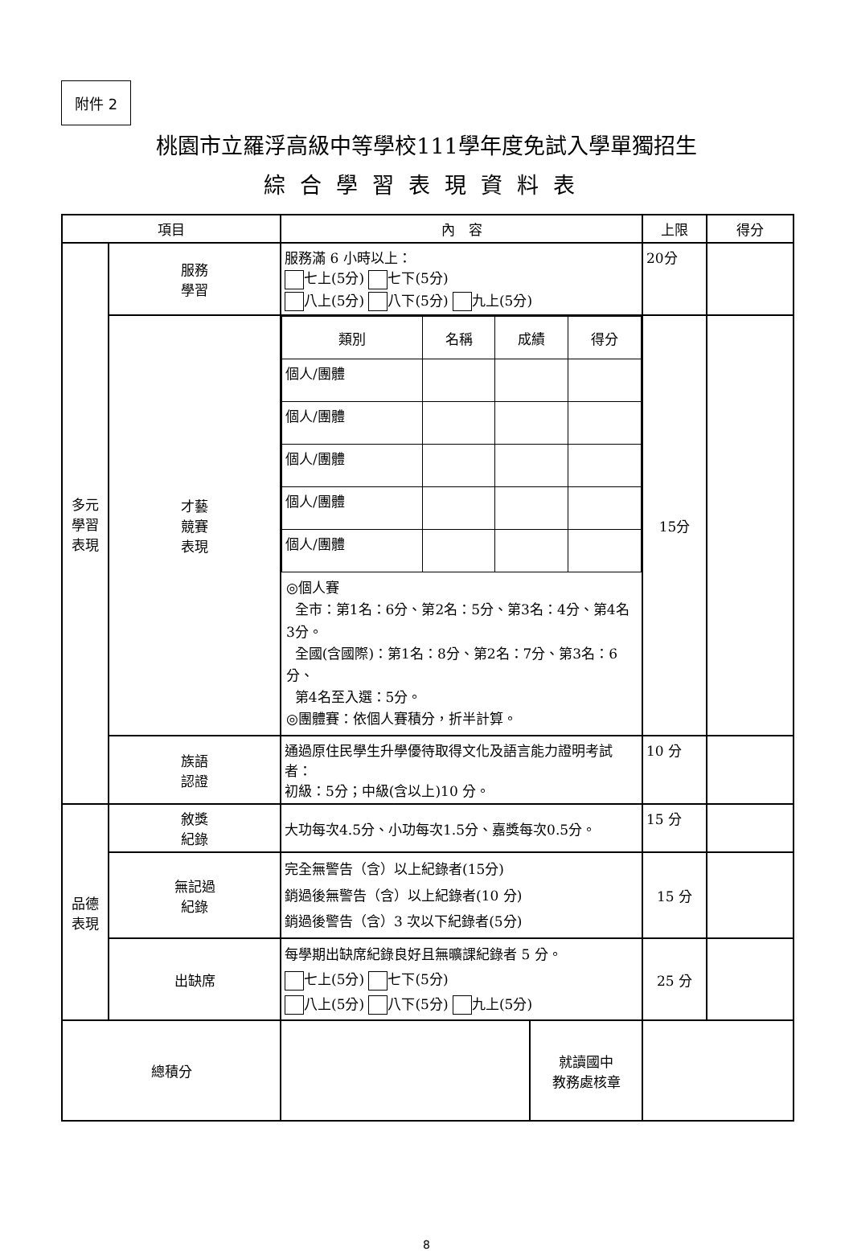附件 2
桃園市立羅浮高級中等學校111學年度免試入學單獨招生
綜合學習表現資料表
| 項目 | | 內 容 | | 上限 | 得分 |
| --- | --- | --- | --- | --- | --- |
| 多元 學習 表現 | 服務 學習 | 服務滿 6 小時以上： 七上(5分) 七下(5分) 八上(5分) 八下(5分) 九上(5分) | | 20分 | |
| | 才藝 競賽 表現 | / 類別 / 名稱 / 成績 / 得分 / / 個人/團體 / / / / / 個人/團體 / / / / / 個人/團體 / / / / / 個人/團體 / / / / / 個人/團體 / / / / ◎個人賽 全市：第1名：6分、第2名：5分、第3名：4分、第4名3分。 全國(含國際)：第1名：8分、第2名：7分、第3名：6分、 第4名至入選：5分。 ◎團體賽：依個人賽積分，折半計算。 | | 15分 | |
| | 族語 認證 | 通過原住民學生升學優待取得文化及語言能力證明考試者： 初級：5分；中級(含以上)10 分。 | | 10 分 | |
| 品德 表現 | 敘獎 紀錄 | 大功每次4.5分、小功每次1.5分、嘉獎每次0.5分。 | | 15 分 | |
| | 無記過 紀錄 | 完全無警告（含）以上紀錄者(15分) 銷過後無警告（含）以上紀錄者(10 分) 銷過後警告（含）3 次以下紀錄者(5分) | | 15 分 | |
| | 出缺席 | 每學期出缺席紀錄良好且無曠課紀錄者 5 分。 七上(5分) 七下(5分) 八上(5分) 八下(5分) 九上(5分) | | 25 分 | |
| 總積分 | | | 就讀國中 教務處核章 | | |
8